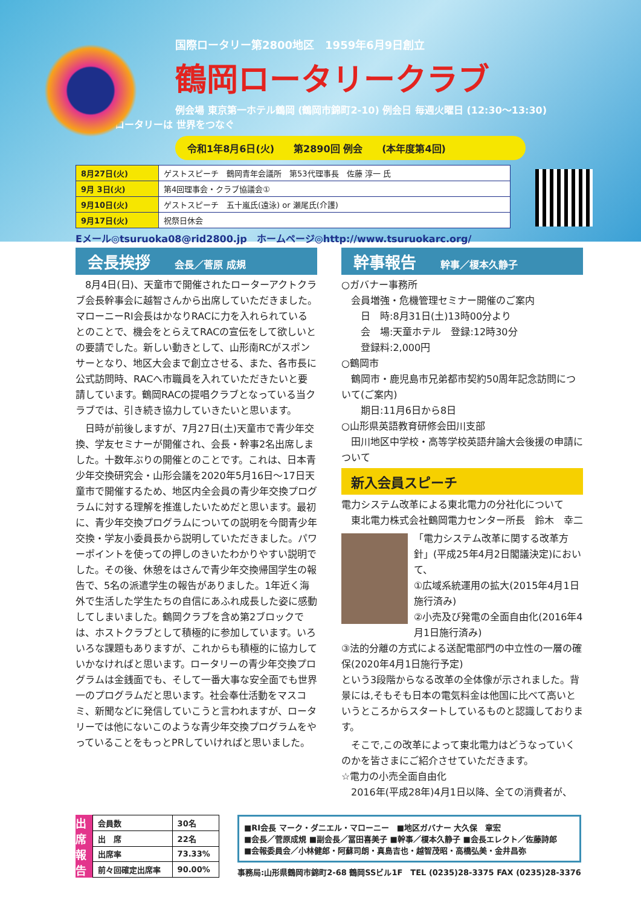国際ロータリー第2800地区　1959年6月9日創立
鶴岡ロータリークラブ
例会場 東京第一ホテル鶴岡 (鶴岡市錦町2-10) 例会日 毎週火曜日 (12:30〜13:30)
ロータリーは 世界をつなぐ
令和1年8月6日(火)　　第2890回 例会　　(本年度第4回)
| 8月27日(火) | ゲストスピーチ 鶴岡青年会議所 第53代理事長 佐藤 淳一 氏 |
| 9月 3日(火) | 第4回理事会・クラブ協議会① |
| 9月10日(火) | ゲストスピーチ 五十嵐氏(遠泳) or 瀬尾氏(介護) |
| 9月17日(火) | 祝祭日休会 |
Eメール◎tsuruoka08@rid2800.jp　ホームページ◎http://www.tsuruokarc.org/
会長挨拶 会長／菅原 成規
　8月4日(日)、天童市で開催されたローターアクトクラブ会長幹事会に越智さんから出席していただきました。マローニーRI会長はかなりRACに力を入れられているとのことで、機会をとらえてRACの宣伝をして欲しいとの要請でした。新しい動きとして、山形南RCがスポンサーとなり、地区大会まで創立させる、また、各市長に公式訪問時、RACへ市職員を入れていただきたいと要請しています。鶴岡RACの提唱クラブとなっている当クラブでは、引き続き協力していきたいと思います。
　日時が前後しますが、7月27日(土)天童市で青少年交換、学友セミナーが開催され、会長・幹事2名出席しました。十数年ぶりの開催とのことです。これは、日本青少年交換研究会・山形会議を2020年5月16日〜17日天童市で開催するため、地区内全会員の青少年交換プログラムに対する理解を推進したいためだと思います。最初に、青少年交換プログラムについての説明を今間青少年交換・学友小委員長から説明していただきました。パワーポイントを使っての押しのきいたわかりやすい説明でした。その後、休憩をはさんで青少年交換帰国学生の報告で、5名の派遣学生の報告がありました。1年近く海外で生活した学生たちの自信にあふれ成長した姿に感動してしまいました。鶴岡クラブを含め第2ブロックでは、ホストクラブとして積極的に参加しています。いろいろな課題もありますが、これからも積極的に協力していかなければと思います。ロータリーの青少年交換プログラムは金銭面でも、そして一番大事な安全面でも世界一のプログラムだと思います。社会奉仕活動をマスコミ、新聞などに発信していこうと言われますが、ロータリーでは他にないこのような青少年交換プログラムをやっていることをもっとPRしていければと思いました。
幹事報告 幹事／榎本久静子
○ガバナー事務所
　会員増強・危機管理セミナー開催のご案内
　　日　時:8月31日(土)13時00分より
　　会　場:天童ホテル　登録:12時30分
　　登録料:2,000円
○鶴岡市
　鶴岡市・鹿児島市兄弟都市契約50周年記念訪問について(ご案内)
　　期日:11月6日から8日
○山形県英語教育研修会田川支部
　田川地区中学校・高等学校英語弁論大会後援の申請について
新入会員スピーチ
電力システム改革による東北電力の分社化について
　東北電力株式会社鶴岡電力センター所長　鈴木　幸二
「電力システム改革に関する改革方針」(平成25年4月2日閣議決定)において、
①広域系統運用の拡大(2015年4月1日施行済み)
②小売及び発電の全面自由化(2016年4月1日施行済み)
③法的分離の方式による送配電部門の中立性の一層の確保(2020年4月1日施行予定)
という3段階からなる改革の全体像が示されました。背景には,そもそも日本の電気料金は他国に比べて高いというところからスタートしているものと認識しております。
　そこで,この改革によって東北電力はどうなっていくのかを皆さまにご紹介させていただきます。
☆電力の小売全面自由化
　2016年(平成28年)4月1日以降、全ての消費者が、
出席報告
| 会員数 | 30名 |
| 出 席 | 22名 |
| 出席率 | 73.33% |
| 前々回確定出席率 | 90.00% |
■RI会長 マーク・ダニエル・マローニー　■地区ガバナー 大久保　章宏
■会長／菅原成規 ■副会長／冨田喜美子 ■幹事／榎本久静子 ■会長エレクト／佐藤詩郎
■会報委員会／小林健郎・阿蘇司朗・真島吉也・越智茂昭・高橋弘美・金井昌弥
事務局:山形県鶴岡市錦町2-68 鶴岡SSビル1F　TEL (0235)28-3375 FAX (0235)28-3376